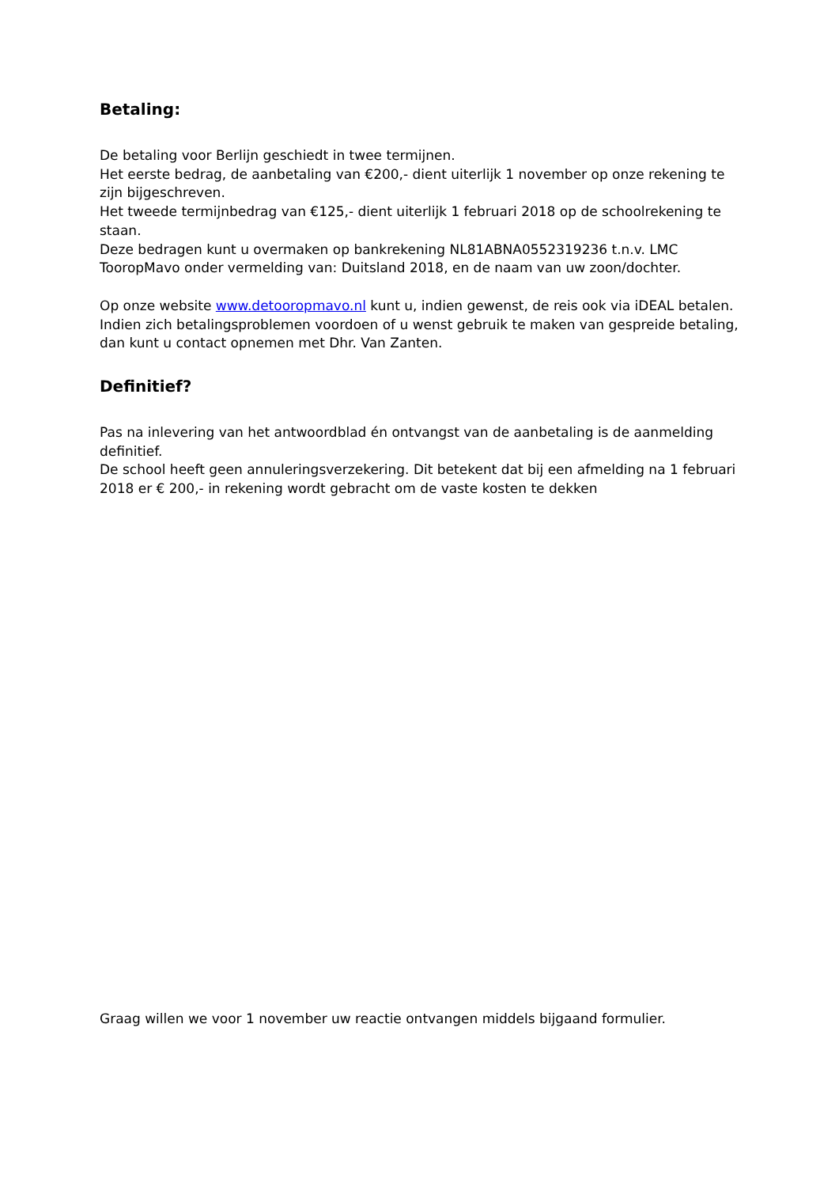Betaling:
De betaling voor Berlijn geschiedt in twee termijnen.
Het eerste bedrag, de aanbetaling van €200,- dient uiterlijk 1 november op onze rekening te zijn bijgeschreven.
Het tweede termijnbedrag van €125,- dient uiterlijk 1 februari 2018 op de schoolrekening te staan.
Deze bedragen kunt u overmaken op bankrekening NL81ABNA0552319236 t.n.v. LMC TooropMavo onder vermelding van: Duitsland 2018, en de naam van uw zoon/dochter.
Op onze website www.detooropmavo.nl kunt u, indien gewenst, de reis ook via iDEAL betalen.
Indien zich betalingsproblemen voordoen of u wenst gebruik te maken van gespreide betaling, dan kunt u contact opnemen met Dhr. Van Zanten.
Definitief?
Pas na inlevering van het antwoordblad én ontvangst van de aanbetaling is de aanmelding definitief.
De school heeft geen annuleringsverzekering. Dit betekent dat bij een afmelding na 1 februari 2018 er € 200,- in rekening wordt gebracht om de vaste kosten te dekken
Graag willen we voor 1 november uw reactie ontvangen middels bijgaand formulier.